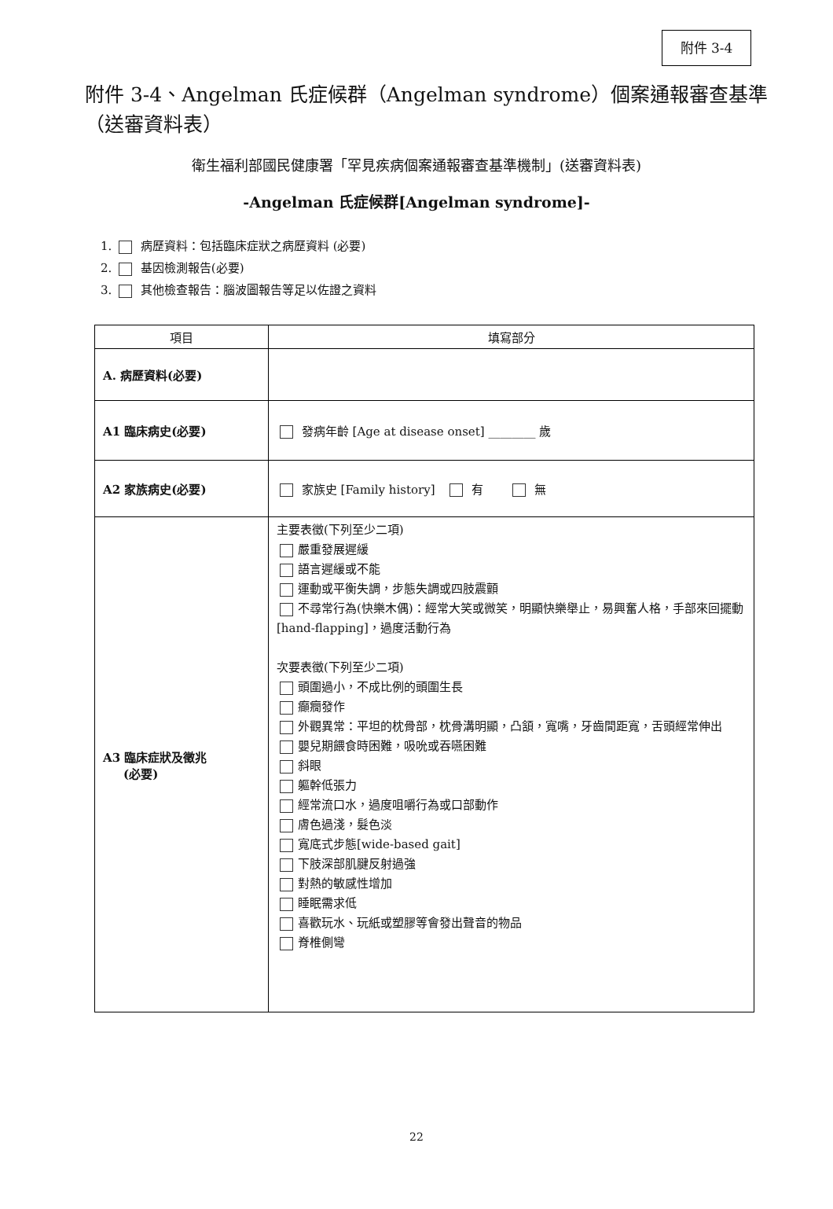附件 3-4
附件 3-4、Angelman 氏症候群（Angelman syndrome）個案通報審查基準（送審資料表）
衛生福利部國民健康署「罕見疾病個案通報審查基準機制」(送審資料表)
-Angelman 氏症候群[Angelman syndrome]-
1. 病歷資料：包括臨床症狀之病歷資料 (必要)
2. 基因檢測報告(必要)
3. 其他檢查報告：腦波圖報告等足以佐證之資料
| 項目 | 填寫部分 |
| --- | --- |
| A. 病歷資料(必要) | |
| A1 臨床病史(必要) | 發病年齡 [Age at disease onset] ________ 歲 |
| A2 家族病史(必要) | 家族史 [Family history] 有 無 |
| A3 臨床症狀及徵兆 (必要) | 主要表徵(下列至少二項) 嚴重發展遲緩 語言遲緩或不能 運動或平衡失調，步態失調或四肢震顫 不尋常行為(快樂木偶)：經常大笑或微笑，明顯快樂舉止，易興奮人格，手部來回擺動[hand-flapping]，過度活動行為 次要表徵(下列至少二項) 頭圍過小，不成比例的頭圍生長 癲癇發作 外觀異常：平坦的枕骨部，枕骨溝明顯，凸頷，寬嘴，牙齒間距寬，舌頭經常伸出 嬰兒期餵食時困難，吸吮或吞嚥困難 斜眼 軀幹低張力 經常流口水，過度咀嚼行為或口部動作 膚色過淺，髮色淡 寬底式步態[wide-based gait] 下肢深部肌腱反射過強 對熱的敏感性增加 睡眠需求低 喜歡玩水、玩紙或塑膠等會發出聲音的物品 脊椎側彎 |
22